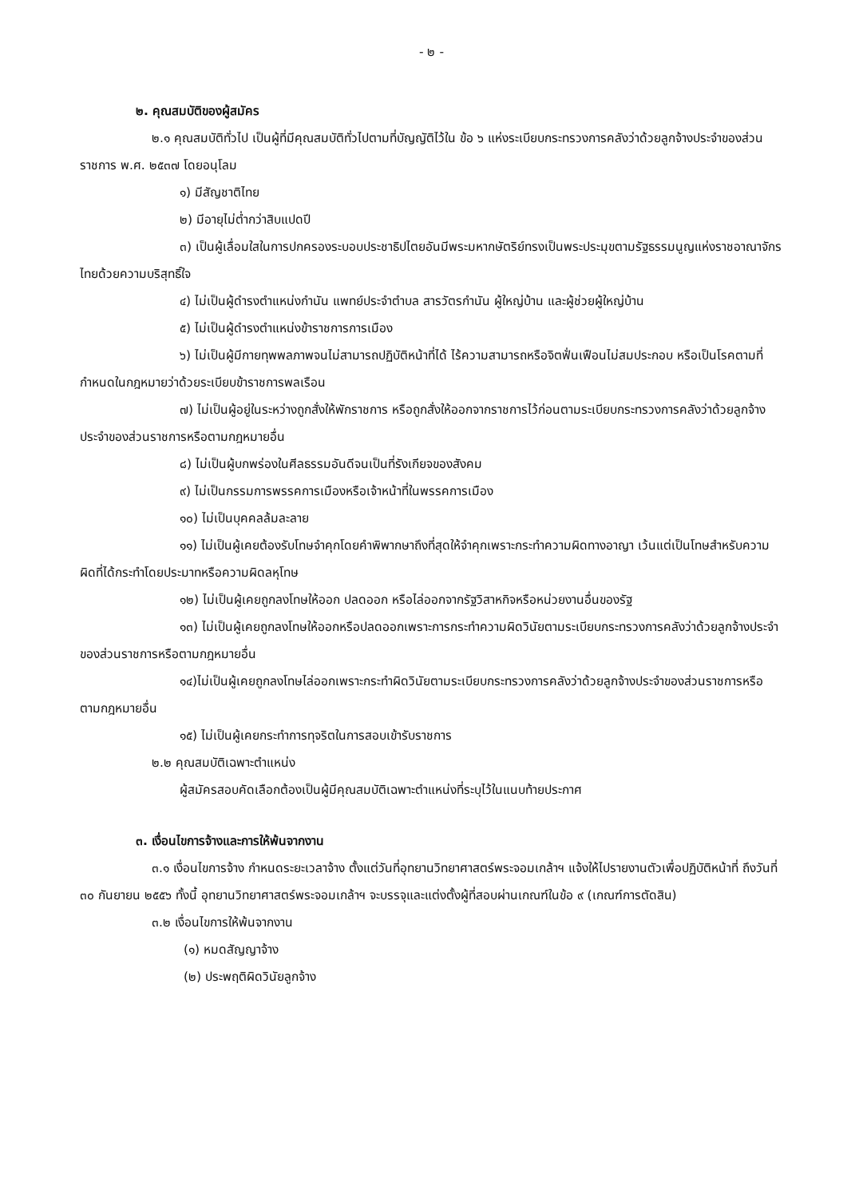- ๒ -
๒. คุณสมบัติของผู้สมัคร
๒.๑ คุณสมบัติทั่วไป เป็นผู้ที่มีคุณสมบัติทั่วไปตามที่บัญญัติไว้ใน ข้อ ๖ แห่งระเบียบกระทรวงการคลังว่าด้วยลูกจ้างประจำของส่วนราชการ พ.ศ. ๒๕๓๗ โดยอนุโลม
๑) มีสัญชาติไทย
๒) มีอายุไม่ต่ำกว่าสิบแปดปี
๓) เป็นผู้เลื่อมใสในการปกครองระบอบประชาธิปไตยอันมีพระมหากษัตริย์ทรงเป็นพระประมุขตามรัฐธรรมนูญแห่งราชอาณาจักรไทยด้วยความบริสุทธิ์ใจ
๔) ไม่เป็นผู้ดำรงตำแหน่งกำนัน แพทย์ประจำตำบล สารวัตรกำนัน ผู้ใหญ่บ้าน และผู้ช่วยผู้ใหญ่บ้าน
๕) ไม่เป็นผู้ดำรงตำแหน่งข้าราชการการเมือง
๖) ไม่เป็นผู้มีกายทุพพลภาพจนไม่สามารถปฏิบัติหน้าที่ได้ ไร้ความสามารถหรือจิตฟั่นเฟือนไม่สมประกอบ หรือเป็นโรคตามที่กำหนดในกฎหมายว่าด้วยระเบียบข้าราชการพลเรือน
๗) ไม่เป็นผู้อยู่ในระหว่างถูกสั่งให้พักราชการ หรือถูกสั่งให้ออกจากราชการไว้ก่อนตามระเบียบกระทรวงการคลังว่าด้วยลูกจ้างประจำของส่วนราชการหรือตามกฎหมายอื่น
๘) ไม่เป็นผู้บกพร่องในศีลธรรมอันดีจนเป็นที่รังเกียจของสังคม
๙) ไม่เป็นกรรมการพรรคการเมืองหรือเจ้าหน้าที่ในพรรคการเมือง
๑๐) ไม่เป็นบุคคลล้มละลาย
๑๑) ไม่เป็นผู้เคยต้องรับโทษจำคุกโดยคำพิพากษาถึงที่สุดให้จำคุกเพราะกระทำความผิดทางอาญา เว้นแต่เป็นโทษสำหรับความผิดที่ได้กระทำโดยประมาทหรือความผิดลหุโทษ
๑๒) ไม่เป็นผู้เคยถูกลงโทษให้ออก ปลดออก หรือไล่ออกจากรัฐวิสาหกิจหรือหน่วยงานอื่นของรัฐ
๑๓) ไม่เป็นผู้เคยถูกลงโทษให้ออกหรือปลดออกเพราะการกระทำความผิดวินัยตามระเบียบกระทรวงการคลังว่าด้วยลูกจ้างประจำของส่วนราชการหรือตามกฎหมายอื่น
๑๔)ไม่เป็นผู้เคยถูกลงโทษไล่ออกเพราะกระทำผิดวินัยตามระเบียบกระทรวงการคลังว่าด้วยลูกจ้างประจำของส่วนราชการหรือตามกฎหมายอื่น
๑๕) ไม่เป็นผู้เคยกระทำการทุจริตในการสอบเข้ารับราชการ
๒.๒ คุณสมบัติเฉพาะตำแหน่ง
ผู้สมัครสอบคัดเลือกต้องเป็นผู้มีคุณสมบัติเฉพาะตำแหน่งที่ระบุไว้ในแนบท้ายประกาศ
๓. เงื่อนไขการจ้างและการให้พ้นจากงาน
๓.๑ เงื่อนไขการจ้าง กำหนดระยะเวลาจ้าง ตั้งแต่วันที่อุทยานวิทยาศาสตร์พระจอมเกล้าฯ แจ้งให้ไปรายงานตัวเพื่อปฏิบัติหน้าที่ ถึงวันที่ ๓๐ กันยายน ๒๕๕๖ ทั้งนี้ อุทยานวิทยาศาสตร์พระจอมเกล้าฯ จะบรรจุและแต่งตั้งผู้ที่สอบผ่านเกณฑ์ในข้อ ๙ (เกณฑ์การตัดสิน)
๓.๒ เงื่อนไขการให้พ้นจากงาน
(๑) หมดสัญญาจ้าง
(๒) ประพฤติผิดวินัยลูกจ้าง